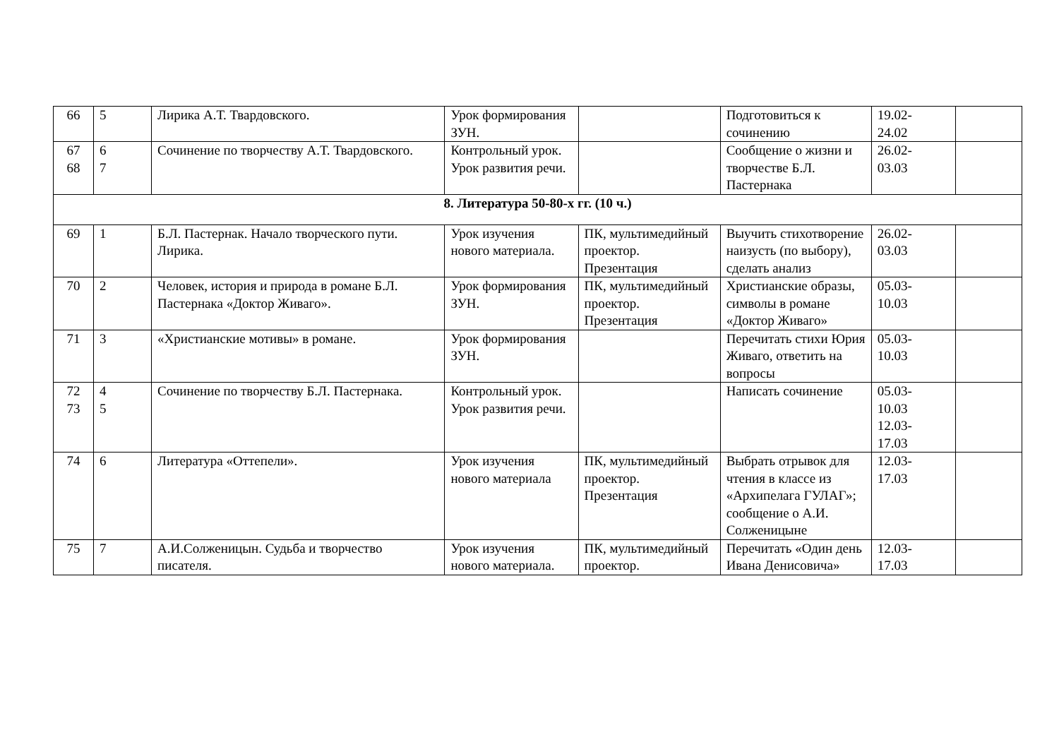| 66 | 5 | Лирика А.Т. Твардовского. | Урок формирования ЗУН. | | Подготовиться к сочинению | 19.02- 24.02 | |
| 67 68 | 6 7 | Сочинение по творчеству А.Т. Твардовского. | Контрольный урок. Урок развития речи. | | Сообщение о жизни и творчестве Б.Л. Пастернака | 26.02- 03.03 | |
| 8. Литература 50-80-х гг. (10 ч.) | | | | | | | |
| 69 | 1 | Б.Л. Пастернак. Начало творческого пути. Лирика. | Урок изучения нового материала. | ПК, мультимедийный проектор. Презентация | Выучить стихотворение наизусть (по выбору), сделать анализ | 26.02- 03.03 | |
| 70 | 2 | Человек, история и природа в романе Б.Л. Пастернака «Доктор Живаго». | Урок формирования ЗУН. | ПК, мультимедийный проектор. Презентация | Христианские образы, символы в романе «Доктор Живаго» | 05.03- 10.03 | |
| 71 | 3 | «Христианские мотивы» в романе. | Урок формирования ЗУН. | | Перечитать стихи Юрия Живаго, ответить на вопросы | 05.03- 10.03 | |
| 72 73 | 4 5 | Сочинение по творчеству Б.Л. Пастернака. | Контрольный урок. Урок развития речи. | | Написать сочинение | 05.03- 10.03 12.03- 17.03 | |
| 74 | 6 | Литература «Оттепели». | Урок изучения нового материала | ПК, мультимедийный проектор. Презентация | Выбрать отрывок для чтения в классе из «Архипелага ГУЛАГ»; сообщение о А.И. Солженицыне | 12.03- 17.03 | |
| 75 | 7 | А.И.Солженицын. Судьба и творчество писателя. | Урок изучения нового материала. | ПК, мультимедийный проектор. | Перечитать «Один день Ивана Денисовича» | 12.03- 17.03 | |